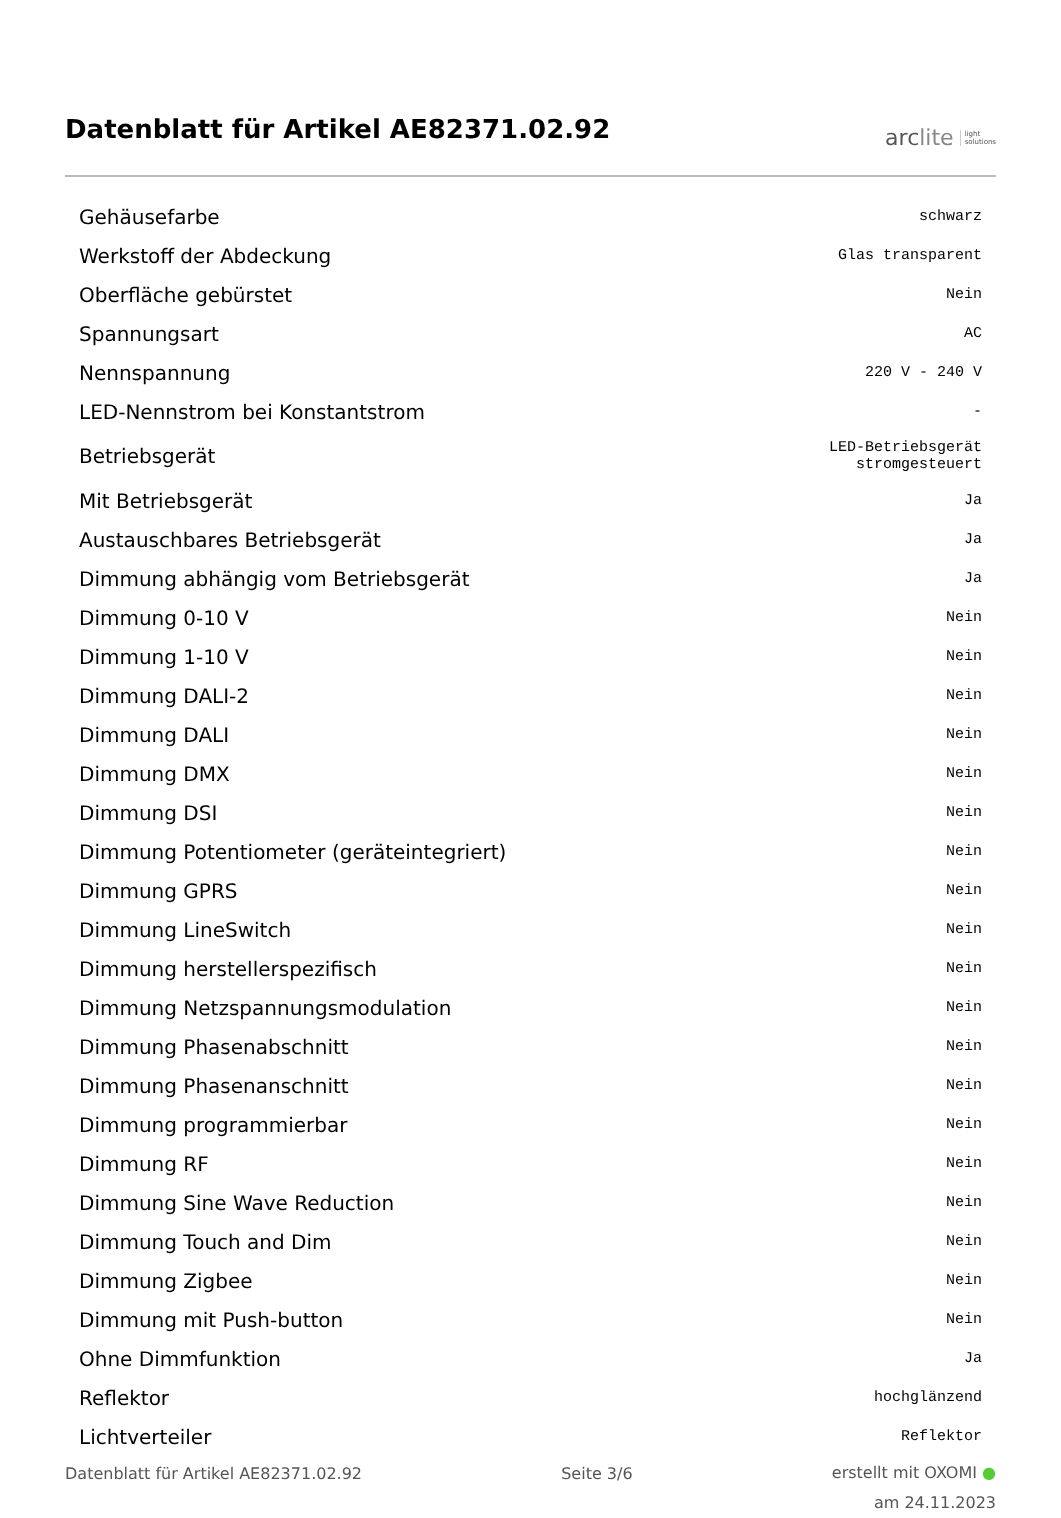Datenblatt für Artikel AE82371.02.92
arc lite light
solutions
| Gehäusefarbe | schwarz |
| Werkstoff der Abdeckung | Glas transparent |
| Oberfläche gebürstet | Nein |
| Spannungsart | AC |
| Nennspannung | 220 V - 240 V |
| LED-Nennstrom bei Konstantstrom | - |
| Betriebsgerät | LED-Betriebsgerät stromgesteuert |
| Mit Betriebsgerät | Ja |
| Austauschbares Betriebsgerät | Ja |
| Dimmung abhängig vom Betriebsgerät | Ja |
| Dimmung 0-10 V | Nein |
| Dimmung 1-10 V | Nein |
| Dimmung DALI-2 | Nein |
| Dimmung DALI | Nein |
| Dimmung DMX | Nein |
| Dimmung DSI | Nein |
| Dimmung Potentiometer (geräteintegriert) | Nein |
| Dimmung GPRS | Nein |
| Dimmung LineSwitch | Nein |
| Dimmung herstellerspezifisch | Nein |
| Dimmung Netzspannungsmodulation | Nein |
| Dimmung Phasenabschnitt | Nein |
| Dimmung Phasenanschnitt | Nein |
| Dimmung programmierbar | Nein |
| Dimmung RF | Nein |
| Dimmung Sine Wave Reduction | Nein |
| Dimmung Touch and Dim | Nein |
| Dimmung Zigbee | Nein |
| Dimmung mit Push-button | Nein |
| Ohne Dimmfunktion | Ja |
| Reflektor | hochglänzend |
| Lichtverteiler | Reflektor |
Datenblatt für Artikel AE82371.02.92
Seite 3/6
erstellt mit OXOMI ●
am 24.11.2023